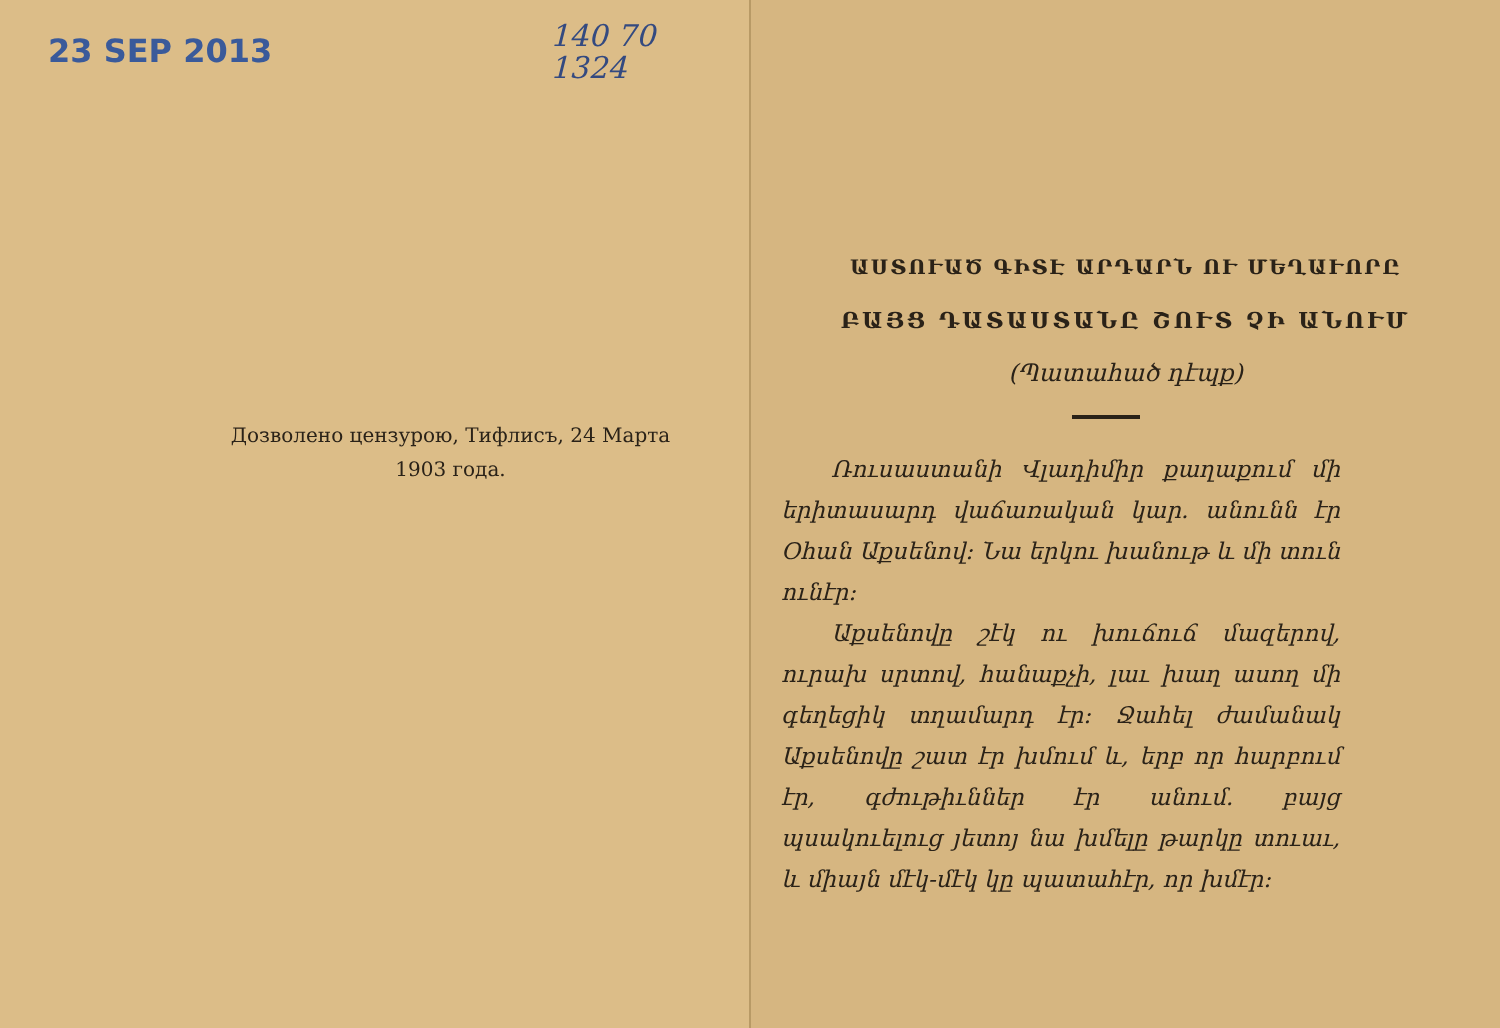23 SEP 2013
140 70
1324
Дозволено цензурою, Тифлисъ, 24 Марта
1903 года.
ԱՍՏՈՒԱԾ ԳԻՏԷ ԱՐԴԱՐՆ ՈՒ ՄԵՂԱՒՈՐԸ
ԲԱՅՑ ԴԱՏԱՍՏԱՆԸ ՇՈՒՏ ՉԻ ԱՆՈՒՄ
(Պատահած դէպք)
Ռուսաստանի Վլադիմիր քաղաքում մի երիտասարդ վաճառական կար. անունն էր Օհան Աքսենով։ Նա երկու խանութ և մի տուն ունէր։
Աքսենովը շէկ ու խուճուճ մազե­րով, ուրախ սրտով, հանաքչի, լաւ խաղ ասող մի գեղեցիկ տղամարդ էր։ Ջահել ժամանակ Աքսենովը շատ էր խմում և, երբ որ հարբում էր, գժութիւններ էր անում. բայց պսակուելուց յետոյ նա խմելը թարկը տուաւ, և միայն մէկ-մէկ կը պատահէր, որ խմէր։